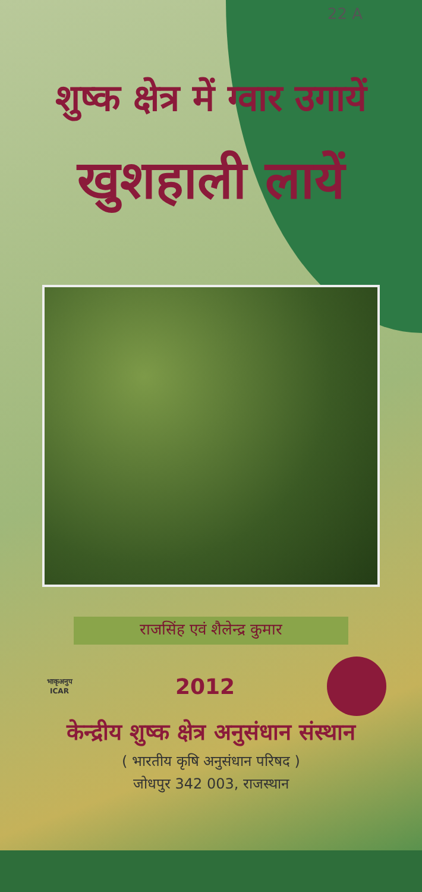22 A
शुष्क क्षेत्र में ग्वार उगायें
खुशहाली लायें
राजसिंह एवं शैलेन्द्र कुमार
भाकृअनुप
ICAR
2012
केन्द्रीय शुष्क क्षेत्र अनुसंधान संस्थान
( भारतीय कृषि अनुसंधान परिषद )
जोधपुर 342 003, राजस्थान